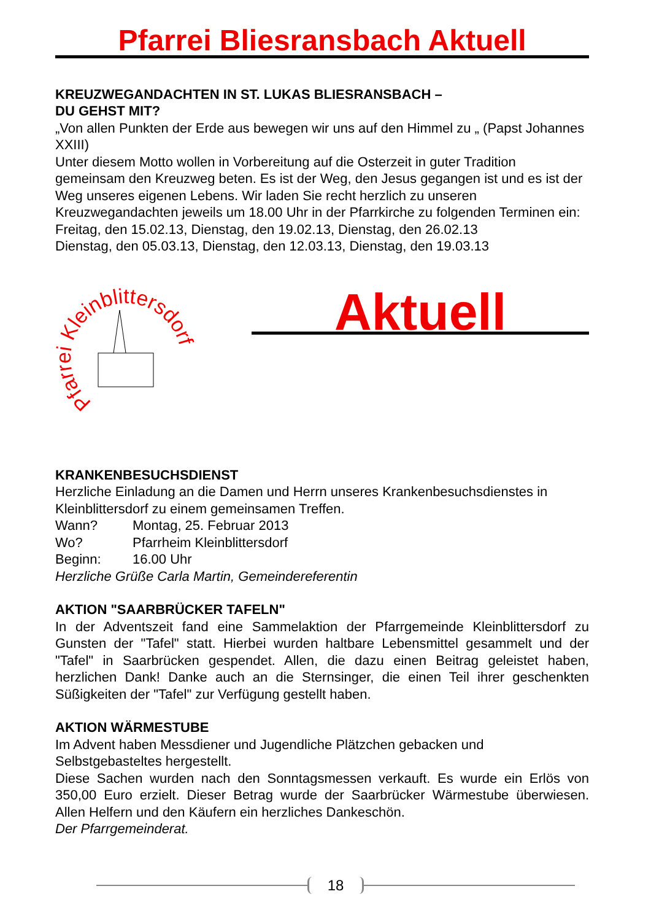Pfarrei Bliesransbach Aktuell
KREUZWEGANDACHTEN IN ST. LUKAS BLIESRANSBACH –
DU GEHST MIT?
„Von allen Punkten der Erde aus bewegen wir uns auf den Himmel zu „ (Papst Johannes XXIII)
Unter diesem Motto wollen in Vorbereitung auf die Osterzeit in guter Tradition gemeinsam den Kreuzweg beten. Es ist der Weg, den Jesus gegangen ist und es ist der Weg unseres eigenen Lebens. Wir laden Sie recht herzlich zu unseren Kreuzwegandachten jeweils um 18.00 Uhr in der Pfarrkirche zu folgenden Terminen ein:
Freitag, den 15.02.13, Dienstag, den 19.02.13, Dienstag, den 26.02.13
Dienstag, den 05.03.13, Dienstag, den 12.03.13, Dienstag, den 19.03.13
Pfarrei Kleinblittersdorf
Aktuell
KRANKENBESUCHSDIENST
Herzliche Einladung an die Damen und Herrn unseres Krankenbesuchsdienstes in Kleinblittersdorf zu einem gemeinsamen Treffen.
Wann? Montag, 25. Februar 2013
Wo? Pfarrheim Kleinblittersdorf
Beginn: 16.00 Uhr
Herzliche Grüße Carla Martin, Gemeindereferentin
AKTION "SAARBRÜCKER TAFELN"
In der Adventszeit fand eine Sammelaktion der Pfarrgemeinde Kleinblittersdorf zu Gunsten der "Tafel" statt. Hierbei wurden haltbare Lebensmittel gesammelt und der "Tafel" in Saarbrücken gespendet. Allen, die dazu einen Beitrag geleistet haben, herzlichen Dank! Danke auch an die Sternsinger, die einen Teil ihrer geschenkten Süßigkeiten der "Tafel" zur Verfügung gestellt haben.
AKTION WÄRMESTUBE
Im Advent haben Messdiener und Jugendliche Plätzchen gebacken und Selbstgebasteltes hergestellt.
Diese Sachen wurden nach den Sonntagsmessen verkauft. Es wurde ein Erlös von 350,00 Euro erzielt. Dieser Betrag wurde der Saarbrücker Wärmestube überwiesen. Allen Helfern und den Käufern ein herzliches Dankeschön.
Der Pfarrgemeinderat.
18